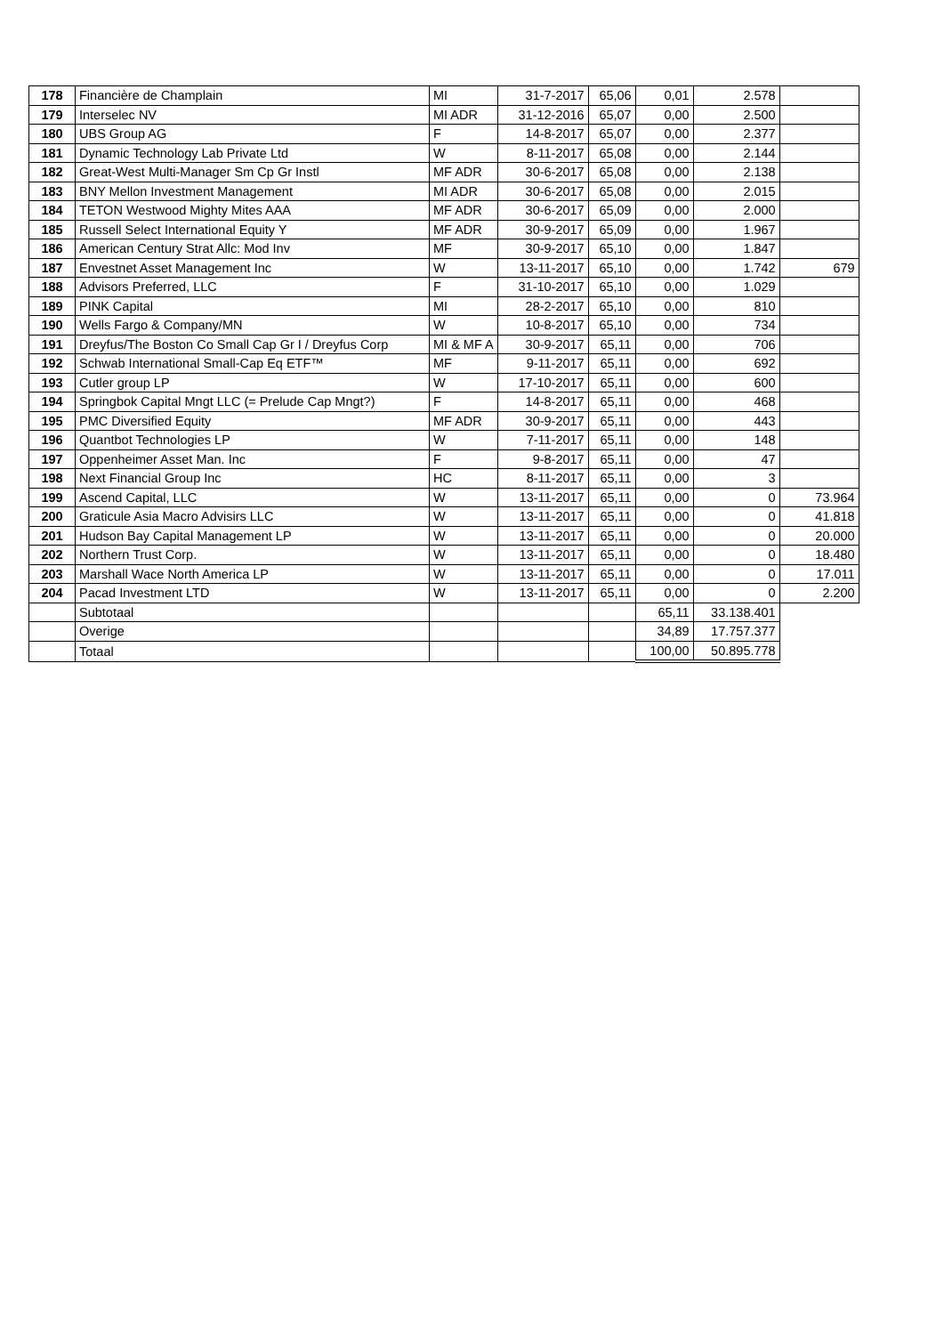| 178 | Financière de Champlain | MI | 31-7-2017 | 65,06 | 0,01 | 2.578 | |
| 179 | Interselec NV | MI ADR | 31-12-2016 | 65,07 | 0,00 | 2.500 | |
| 180 | UBS Group AG | F | 14-8-2017 | 65,07 | 0,00 | 2.377 | |
| 181 | Dynamic Technology Lab Private Ltd | W | 8-11-2017 | 65,08 | 0,00 | 2.144 | |
| 182 | Great-West Multi-Manager Sm Cp Gr Instl | MF ADR | 30-6-2017 | 65,08 | 0,00 | 2.138 | |
| 183 | BNY Mellon Investment Management | MI ADR | 30-6-2017 | 65,08 | 0,00 | 2.015 | |
| 184 | TETON Westwood Mighty Mites AAA | MF ADR | 30-6-2017 | 65,09 | 0,00 | 2.000 | |
| 185 | Russell Select International Equity Y | MF ADR | 30-9-2017 | 65,09 | 0,00 | 1.967 | |
| 186 | American Century Strat Allc: Mod Inv | MF | 30-9-2017 | 65,10 | 0,00 | 1.847 | |
| 187 | Envestnet Asset Management Inc | W | 13-11-2017 | 65,10 | 0,00 | 1.742 | 679 |
| 188 | Advisors Preferred, LLC | F | 31-10-2017 | 65,10 | 0,00 | 1.029 | |
| 189 | PINK Capital | MI | 28-2-2017 | 65,10 | 0,00 | 810 | |
| 190 | Wells Fargo & Company/MN | W | 10-8-2017 | 65,10 | 0,00 | 734 | |
| 191 | Dreyfus/The Boston Co Small Cap Gr I / Dreyfus Corp | MI & MF A | 30-9-2017 | 65,11 | 0,00 | 706 | |
| 192 | Schwab International Small-Cap Eq ETF™ | MF | 9-11-2017 | 65,11 | 0,00 | 692 | |
| 193 | Cutler group LP | W | 17-10-2017 | 65,11 | 0,00 | 600 | |
| 194 | Springbok Capital Mngt LLC (= Prelude Cap Mngt?) | F | 14-8-2017 | 65,11 | 0,00 | 468 | |
| 195 | PMC Diversified Equity | MF ADR | 30-9-2017 | 65,11 | 0,00 | 443 | |
| 196 | Quantbot Technologies LP | W | 7-11-2017 | 65,11 | 0,00 | 148 | |
| 197 | Oppenheimer Asset Man. Inc | F | 9-8-2017 | 65,11 | 0,00 | 47 | |
| 198 | Next Financial Group Inc | HC | 8-11-2017 | 65,11 | 0,00 | 3 | |
| 199 | Ascend Capital, LLC | W | 13-11-2017 | 65,11 | 0,00 | 0 | 73.964 |
| 200 | Graticule Asia Macro Advisirs LLC | W | 13-11-2017 | 65,11 | 0,00 | 0 | 41.818 |
| 201 | Hudson Bay Capital Management LP | W | 13-11-2017 | 65,11 | 0,00 | 0 | 20.000 |
| 202 | Northern Trust Corp. | W | 13-11-2017 | 65,11 | 0,00 | 0 | 18.480 |
| 203 | Marshall Wace North America LP | W | 13-11-2017 | 65,11 | 0,00 | 0 | 17.011 |
| 204 | Pacad Investment LTD | W | 13-11-2017 | 65,11 | 0,00 | 0 | 2.200 |
| | Subtotaal | | | | 65,11 | 33.138.401 | |
| | Overige | | | | 34,89 | 17.757.377 | |
| | Totaal | | | | 100,00 | 50.895.778 | |